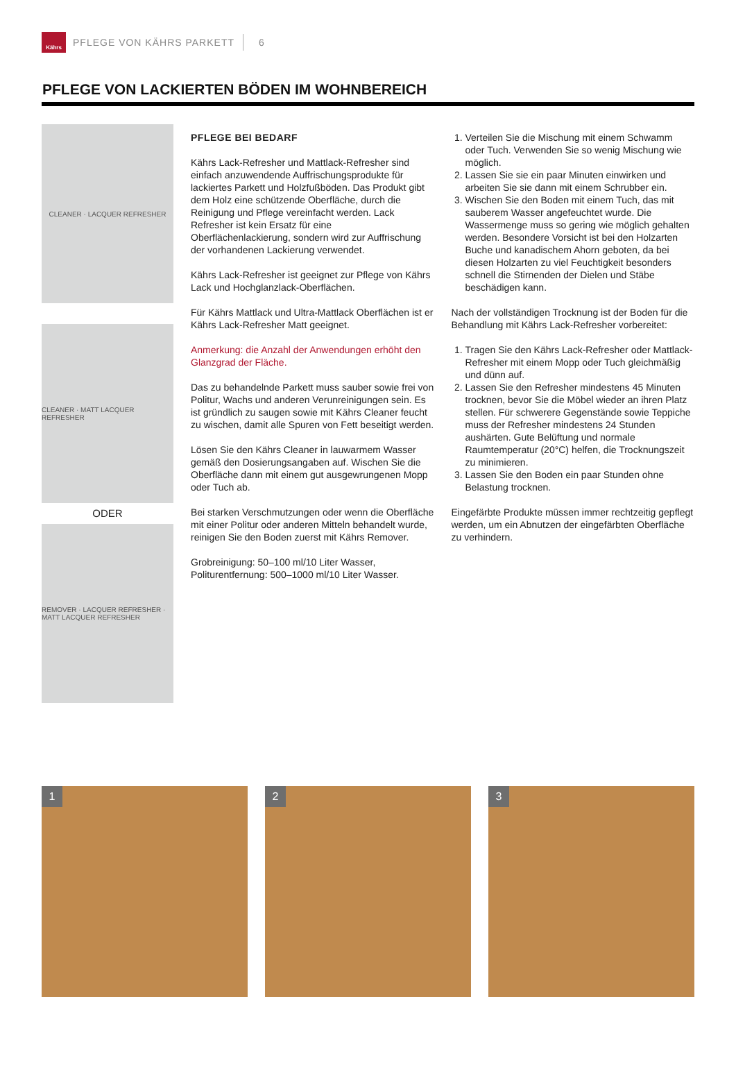Kährs
PFLEGE VON KÄHRS PARKETT 6
PFLEGE VON LACKIERTEN BÖDEN IM WOHNBEREICH
CLEANER · LACQUER REFRESHER
CLEANER · MATT LACQUER REFRESHER
ODER
REMOVER · LACQUER REFRESHER · MATT LACQUER REFRESHER
PFLEGE BEI BEDARF
Kährs Lack-Refresher und Mattlack-Refresher sind einfach anzuwendende Auffrischungsprodukte für lackiertes Parkett und Holzfußböden. Das Produkt gibt dem Holz eine schützende Oberfläche, durch die Reinigung und Pflege vereinfacht werden. Lack Refresher ist kein Ersatz für eine Oberflächenlackierung, sondern wird zur Auffrischung der vorhandenen Lackierung verwendet.
Kährs Lack-Refresher ist geeignet zur Pflege von Kährs Lack und Hochglanzlack-Oberflächen.
Für Kährs Mattlack und Ultra-Mattlack Oberflächen ist er Kährs Lack-Refresher Matt geeignet.
Anmerkung: die Anzahl der Anwendungen erhöht den Glanzgrad der Fläche.
Das zu behandelnde Parkett muss sauber sowie frei von Politur, Wachs und anderen Verunreinigungen sein. Es ist gründlich zu saugen sowie mit Kährs Cleaner feucht zu wischen, damit alle Spuren von Fett beseitigt werden.
Lösen Sie den Kährs Cleaner in lauwarmem Wasser gemäß den Dosierungsangaben auf. Wischen Sie die Oberfläche dann mit einem gut ausgewrungenen Mopp oder Tuch ab.
Bei starken Verschmutzungen oder wenn die Oberfläche mit einer Politur oder anderen Mitteln behandelt wurde, reinigen Sie den Boden zuerst mit Kährs Remover.
Grobreinigung: 50–100 ml/10 Liter Wasser, Politurentfernung: 500–1000 ml/10 Liter Wasser.
1. Verteilen Sie die Mischung mit einem Schwamm oder Tuch. Verwenden Sie so wenig Mischung wie möglich.
2. Lassen Sie sie ein paar Minuten einwirken und arbeiten Sie sie dann mit einem Schrubber ein.
3. Wischen Sie den Boden mit einem Tuch, das mit sauberem Wasser angefeuchtet wurde. Die Wassermenge muss so gering wie möglich gehalten werden. Besondere Vorsicht ist bei den Holzarten Buche und kanadischem Ahorn geboten, da bei diesen Holzarten zu viel Feuchtigkeit besonders schnell die Stirnenden der Dielen und Stäbe beschädigen kann.
Nach der vollständigen Trocknung ist der Boden für die Behandlung mit Kährs Lack-Refresher vorbereitet:
1. Tragen Sie den Kährs Lack-Refresher oder Mattlack-Refresher mit einem Mopp oder Tuch gleichmäßig und dünn auf.
2. Lassen Sie den Refresher mindestens 45 Minuten trocknen, bevor Sie die Möbel wieder an ihren Platz stellen. Für schwerere Gegenstände sowie Teppiche muss der Refresher mindestens 24 Stunden aushärten. Gute Belüftung und normale Raumtemperatur (20°C) helfen, die Trocknungszeit zu minimieren.
3. Lassen Sie den Boden ein paar Stunden ohne Belastung trocknen.
Eingefärbte Produkte müssen immer rechtzeitig gepflegt werden, um ein Abnutzen der eingefärbten Oberfläche zu verhindern.
1 2 3